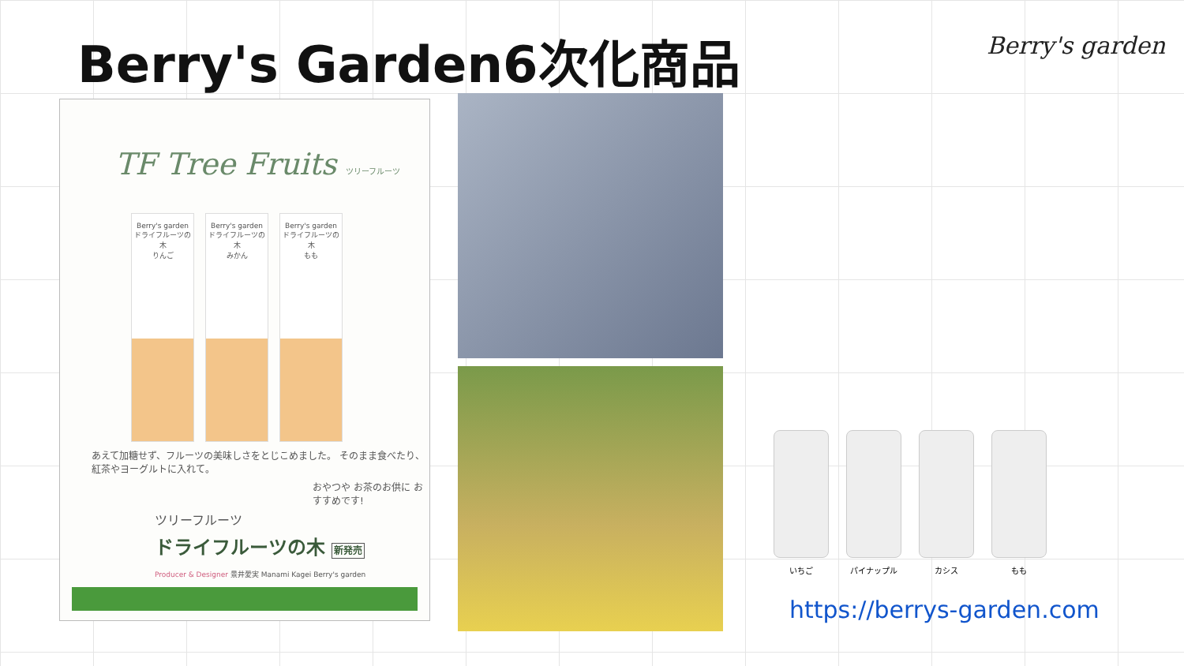Berry's Garden6次化商品 Berry's garden
TF Tree Fruits ツリーフルーツ
Berry's garden
ドライフルーツの木
りんご
Berry's garden
ドライフルーツの木
みかん
Berry's garden
ドライフルーツの木
もも
あえて加糖せず、フルーツの美味しさをとじこめました。 そのまま食べたり、紅茶やヨーグルトに入れて。
おやつや お茶のお供に おすすめです!
ツリーフルーツ
ドライフルーツの木 新発売
Producer & Designer 景井愛実 Manami Kagei Berry's garden
いちご パイナップル カシス もも
https://berrys-garden.com